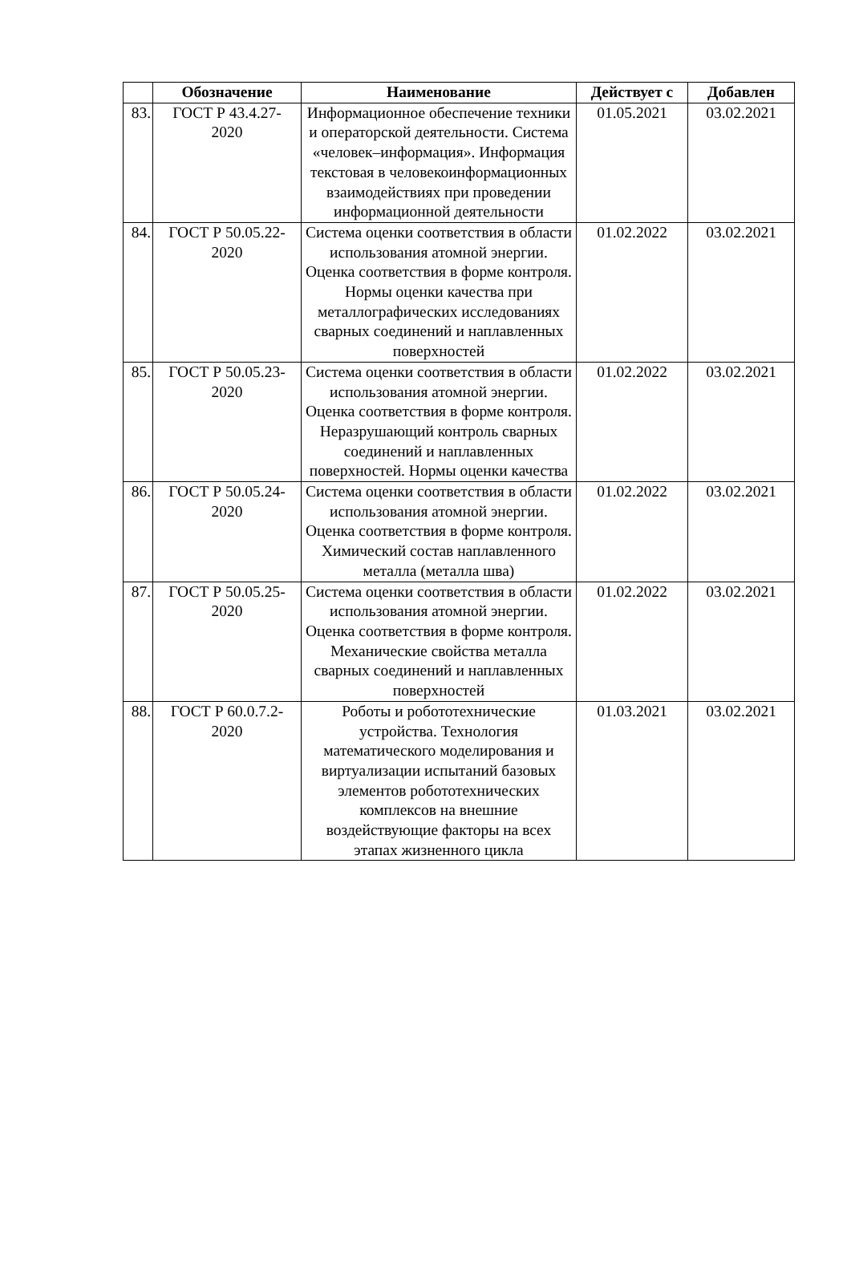| | Обозначение | Наименование | Действует с | Добавлен |
| --- | --- | --- | --- | --- |
| 83. | ГОСТ Р 43.4.27- 2020 | Информационное обеспечение техники и операторской деятельности. Система «человек–информация». Информация текстовая в человекоинформационных взаимодействиях при проведении информационной деятельности | 01.05.2021 | 03.02.2021 |
| 84. | ГОСТ Р 50.05.22- 2020 | Система оценки соответствия в области использования атомной энергии. Оценка соответствия в форме контроля. Нормы оценки качества при металлографических исследованиях сварных соединений и наплавленных поверхностей | 01.02.2022 | 03.02.2021 |
| 85. | ГОСТ Р 50.05.23- 2020 | Система оценки соответствия в области использования атомной энергии. Оценка соответствия в форме контроля. Неразрушающий контроль сварных соединений и наплавленных поверхностей. Нормы оценки качества | 01.02.2022 | 03.02.2021 |
| 86. | ГОСТ Р 50.05.24- 2020 | Система оценки соответствия в области использования атомной энергии. Оценка соответствия в форме контроля. Химический состав наплавленного металла (металла шва) | 01.02.2022 | 03.02.2021 |
| 87. | ГОСТ Р 50.05.25- 2020 | Система оценки соответствия в области использования атомной энергии. Оценка соответствия в форме контроля. Механические свойства металла сварных соединений и наплавленных поверхностей | 01.02.2022 | 03.02.2021 |
| 88. | ГОСТ Р 60.0.7.2- 2020 | Роботы и робототехнические устройства. Технология математического моделирования и виртуализации испытаний базовых элементов робототехнических комплексов на внешние воздействующие факторы на всех этапах жизненного цикла | 01.03.2021 | 03.02.2021 |